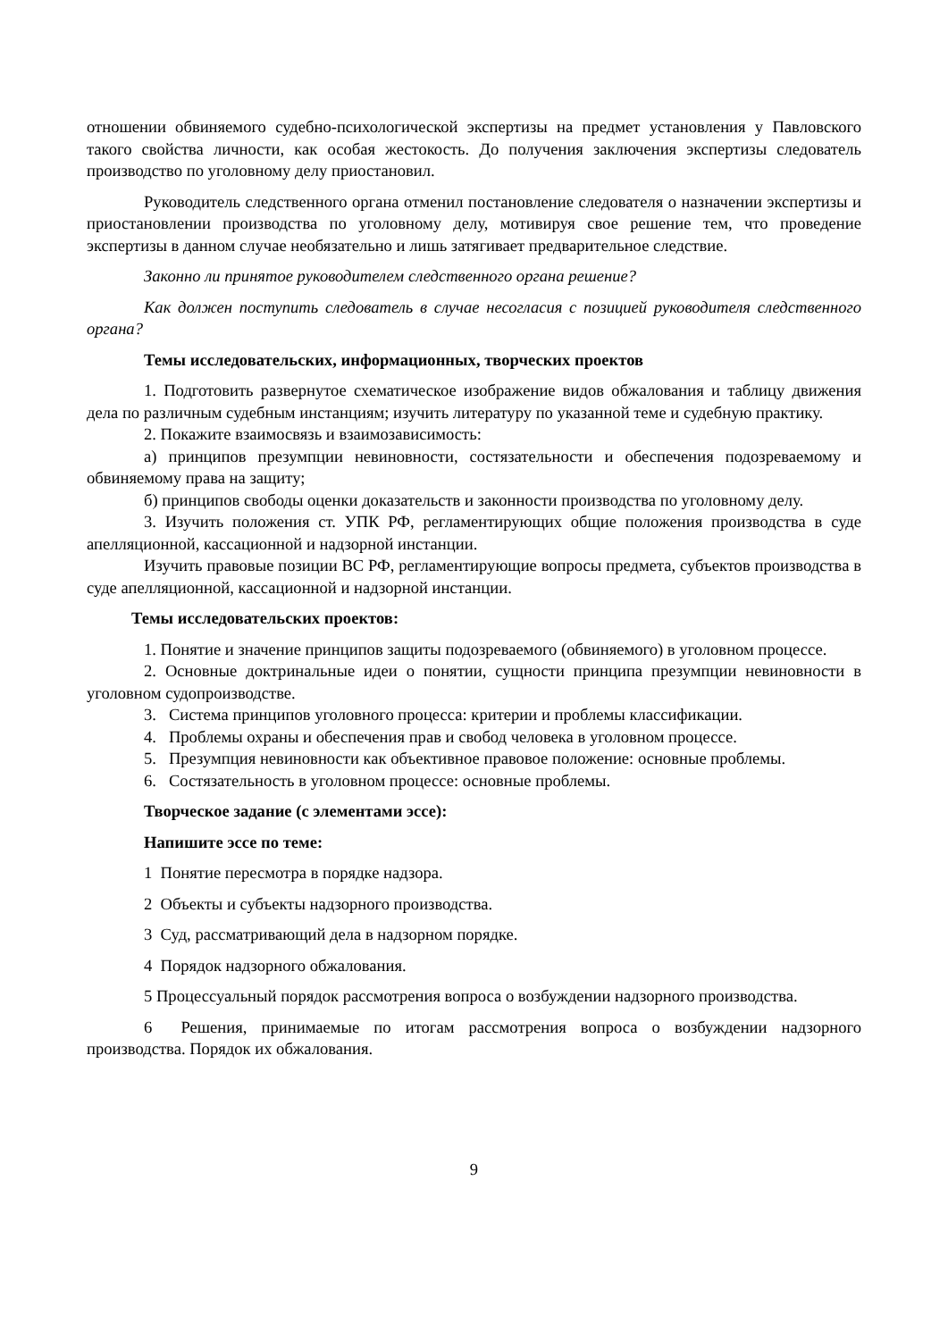отношении обвиняемого судебно-психологической экспертизы на предмет установления у Павловского такого свойства личности, как особая жестокость. До получения заключения экспертизы следователь производство по уголовному делу приостановил.
Руководитель следственного органа отменил постановление следователя о назначении экспертизы и приостановлении производства по уголовному делу, мотивируя свое решение тем, что проведение экспертизы в данном случае необязательно и лишь затягивает предварительное следствие.
Законно ли принятое руководителем следственного органа решение?
Как должен поступить следователь в случае несогласия с позицией руководителя следственного органа?
Темы исследовательских, информационных, творческих проектов
1. Подготовить развернутое схематическое изображение видов обжалования и таблицу движения дела по различным судебным инстанциям; изучить литературу по указанной теме и судебную практику.
2. Покажите взаимосвязь и взаимозависимость:
а) принципов презумпции невиновности, состязательности и обеспечения подозреваемому и обвиняемому права на защиту;
б) принципов свободы оценки доказательств и законности производства по уголовному делу.
3. Изучить положения ст. УПК РФ, регламентирующих общие положения производства в суде апелляционной, кассационной и надзорной инстанции.
Изучить правовые позиции ВС РФ, регламентирующие вопросы предмета, субъектов производства в суде апелляционной, кассационной и надзорной инстанции.
Темы исследовательских проектов:
1. Понятие и значение принципов защиты подозреваемого (обвиняемого) в уголовном процессе.
2. Основные доктринальные идеи о понятии, сущности принципа презумпции невиновности в уголовном судопроизводстве.
3. Система принципов уголовного процесса: критерии и проблемы классификации.
4. Проблемы охраны и обеспечения прав и свобод человека в уголовном процессе.
5. Презумпция невиновности как объективное правовое положение: основные проблемы.
6. Состязательность в уголовном процессе: основные проблемы.
Творческое задание (с элементами эссе):
Напишите эссе по теме:
1 Понятие пересмотра в порядке надзора.
2 Объекты и субъекты надзорного производства.
3 Суд, рассматривающий дела в надзорном порядке.
4 Порядок надзорного обжалования.
5 Процессуальный порядок рассмотрения вопроса о возбуждении надзорного производства.
6 Решения, принимаемые по итогам рассмотрения вопроса о возбуждении надзорного производства. Порядок их обжалования.
9